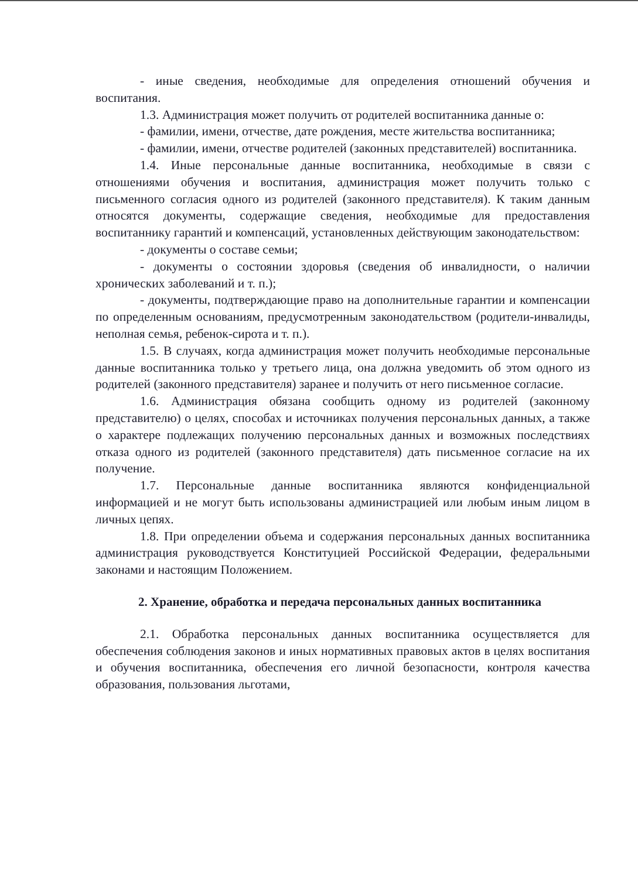- иные сведения, необходимые для определения отношений обучения и воспитания.
1.3. Администрация может получить от родителей воспитанника данные о:
- фамилии, имени, отчестве, дате рождения, месте жительства воспитанника;
- фамилии, имени, отчестве родителей (законных представителей) воспитанника.
1.4. Иные персональные данные воспитанника, необходимые в связи с отношениями обучения и воспитания, администрация может получить только с письменного согласия одного из родителей (законного представителя). К таким данным относятся документы, содержащие сведения, необходимые для предоставления воспитаннику гарантий и компенсаций, установленных действующим законодательством:
- документы о составе семьи;
- документы о состоянии здоровья (сведения об инвалидности, о наличии хронических заболеваний и т. п.);
- документы, подтверждающие право на дополнительные гарантии и компенсации по определенным основаниям, предусмотренным законодательством (родители-инвалиды, неполная семья, ребенок-сирота и т. п.).
1.5. В случаях, когда администрация может получить необходимые персональные данные воспитанника только у третьего лица, она должна уведомить об этом одного из родителей (законного представителя) заранее и получить от него письменное согласие.
1.6. Администрация обязана сообщить одному из родителей (законному представителю) о целях, способах и источниках получения персональных данных, а также о характере подлежащих получению персональных данных и возможных последствиях отказа одного из родителей (законного представителя) дать письменное согласие на их получение.
1.7. Персональные данные воспитанника являются конфиденциальной информацией и не могут быть использованы администрацией или любым иным лицом в личных цепях.
1.8. При определении объема и содержания персональных данных воспитанника администрация руководствуется Конституцией Российской Федерации, федеральными законами и настоящим Положением.
2. Хранение, обработка и передача персональных данных воспитанника
2.1. Обработка персональных данных воспитанника осуществляется для обеспечения соблюдения законов и иных нормативных правовых актов в целях воспитания и обучения воспитанника, обеспечения его личной безопасности, контроля качества образования, пользования льготами,